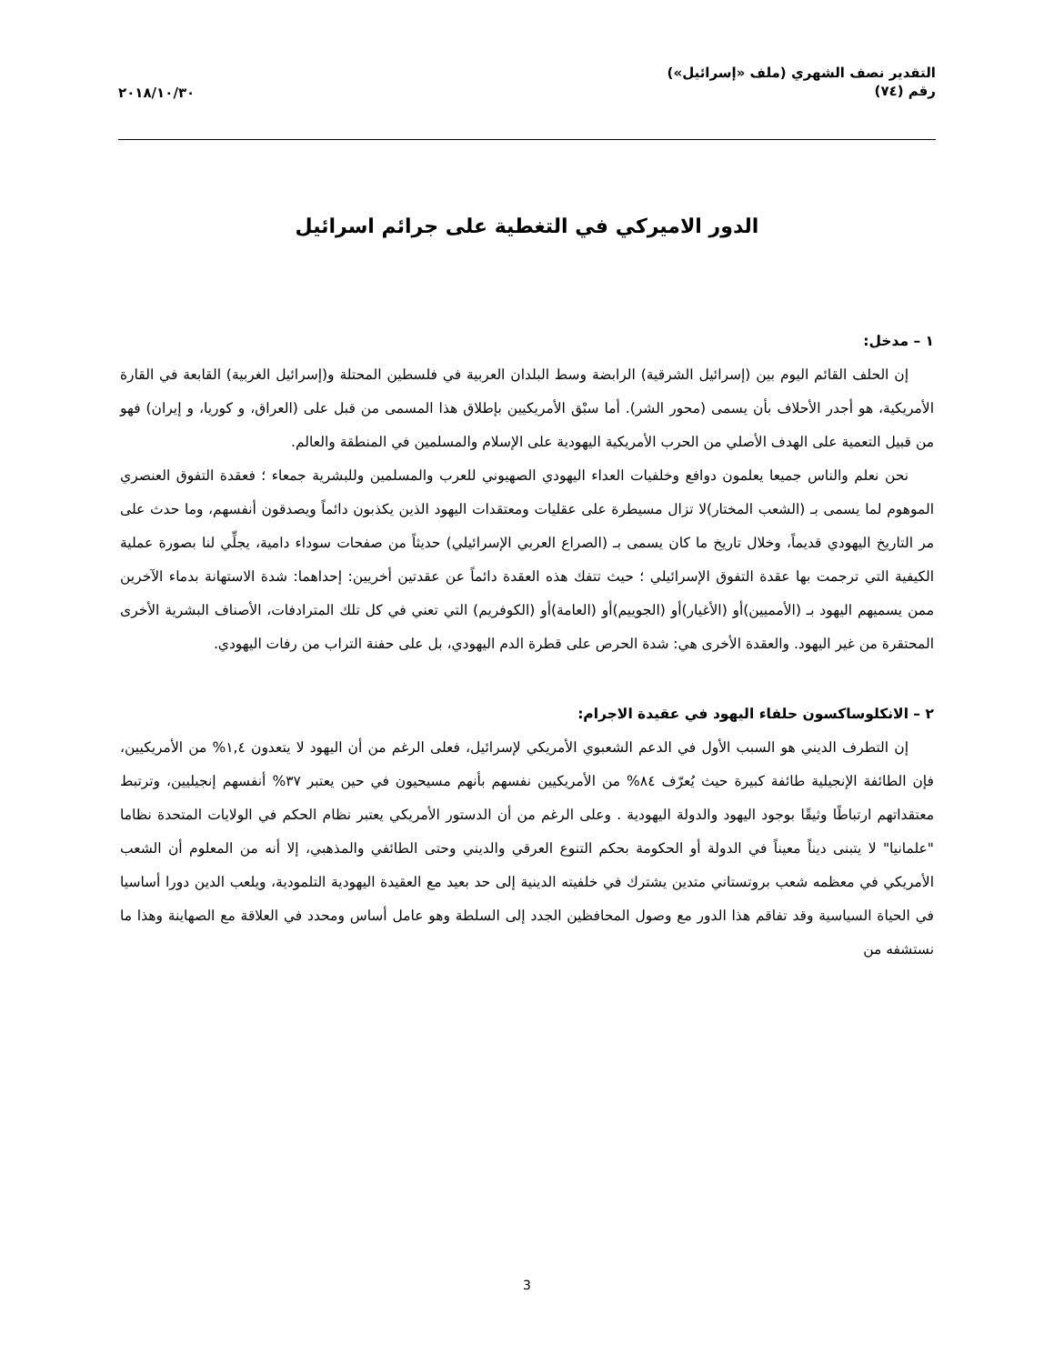التقدير نصف الشهري (ملف «إسرائيل»)
رقم (٧٤)
٢٠١٨/١٠/٣٠
الدور الاميركي في التغطية على جرائم اسرائيل
١ – مدخل:
إن الحلف القائم اليوم بين (إسرائيل الشرقية) الرابضة وسط البلدان العربية في فلسطين المحتلة و(إسرائيل الغربية) القابعة في القارة الأمريكية، هو أجدر الأحلاف بأن يسمى (محور الشر). أما سبْق الأمريكيين بإطلاق هذا المسمى من قبل على (العراق، و كوريا، و إيران) فهو من قبيل التعمية على الهدف الأصلي من الحرب الأمريكية اليهودية على الإسلام والمسلمين في المنطقة والعالم.
نحن نعلم والناس جميعا يعلمون دوافع وخلفيات العداء اليهودي الصهيوني للعرب والمسلمين وللبشرية جمعاء ؛ فعقدة التفوق العنصري الموهوم لما يسمى بـ (الشعب المختار)لا تزال مسيطرة على عقليات ومعتقدات اليهود الذين يكذبون دائماً ويصدقون أنفسهم، وما حدث على مر التاريخ اليهودي قديماً، وخلال تاريخ ما كان يسمى بـ (الصراع العربي الإسرائيلي) حديثاً من صفحات سوداء دامية، يجلِّي لنا بصورة عملية الكيفية التي ترجمت بها عقدة التفوق الإسرائيلي ؛ حيث تتفك هذه العقدة دائماً عن عقدتين أخريين: إحداهما: شدة الاستهانة بدماء الآخرين ممن يسميهم اليهود بـ (الأمميين)أو (الأغيار)أو (الجوييم)أو (العامة)أو (الكوفريم) التي تعني في كل تلك المترادفات، الأصناف البشرية الأخرى المحتقرة من غير اليهود. والعقدة الأخرى هي: شدة الحرص على قطرة الدم اليهودي، بل على حفنة التراب من رفات اليهودي.
٢ – الانكلوساكسون حلفاء اليهود في عقيدة الاجرام:
إن التطرف الديني هو السبب الأول في الدعم الشعبوي الأمريكي لإسرائيل، فعلى الرغم من أن اليهود لا يتعدون ١,٤% من الأمريكيين، فإن الطائفة الإنجيلية طائفة كبيرة حيث يُعرّف ٨٤% من الأمريكيين نفسهم بأنهم مسيحيون في حين يعتبر ٣٧% أنفسهم إنجيليين، وترتبط معتقداتهم ارتباطًا وثيقًا بوجود اليهود والدولة اليهودية . وعلى الرغم من أن الدستور الأمريكي يعتبر نظام الحكم في الولايات المتحدة نظاما "علمانيا" لا يتبنى ديناً معيناً في الدولة أو الحكومة بحكم التنوع العرقي والديني وحتى الطائفي والمذهبي، إلا أنه من المعلوم أن الشعب الأمريكي في معظمه شعب بروتستاني متدين يشترك في خلفيته الدينية إلى حد بعيد مع العقيدة اليهودية التلمودية، ويلعب الدين دورا أساسيا في الحياة السياسية وقد تفاقم هذا الدور مع وصول المحافظين الجدد إلى السلطة وهو عامل أساس ومحدد في العلاقة مع الصهاينة وهذا ما نستشفه من
3